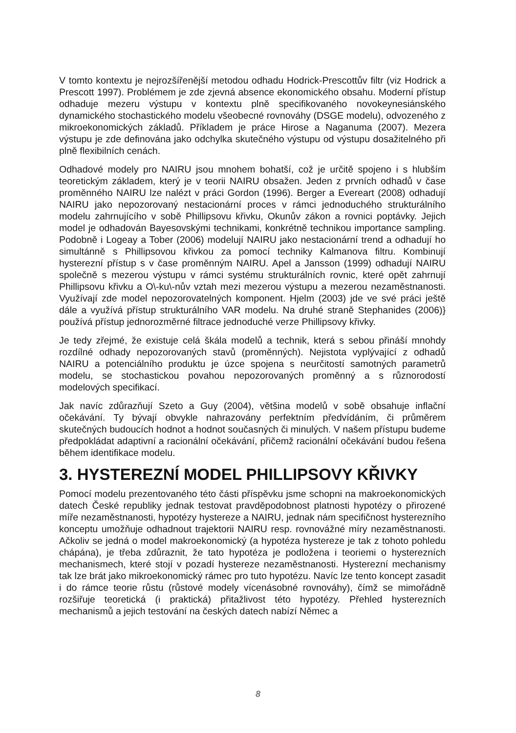V tomto kontextu je nejrozšířenější metodou odhadu Hodrick-Prescottův filtr (viz Hodrick a Prescott 1997). Problémem je zde zjevná absence ekonomického obsahu. Moderní přístup odhaduje mezeru výstupu v kontextu plně specifikovaného novokeynesiánského dynamického stochastického modelu všeobecné rovnováhy (DSGE modelu), odvozeného z mikroekonomických základů. Příkladem je práce Hirose a Naganuma (2007). Mezera výstupu je zde definována jako odchylka skutečného výstupu od výstupu dosažitelného při plně flexibilních cenách.
Odhadové modely pro NAIRU jsou mnohem bohatší, což je určitě spojeno i s hlubším teoretickým základem, který je v teorii NAIRU obsažen. Jeden z prvních odhadů v čase proměnného NAIRU lze nalézt v práci Gordon (1996). Berger a Evereart (2008) odhadují NAIRU jako nepozorovaný nestacionární proces v rámci jednoduchého strukturálního modelu zahrnujícího v sobě Phillipsovu křivku, Okunův zákon a rovnici poptávky. Jejich model je odhadován Bayesovskými technikami, konkrétně technikou importance sampling. Podobně i Logeay a Tober (2006) modelují NAIRU jako nestacionární trend a odhadují ho simultánně s Phillipsovou křivkou za pomocí techniky Kalmanova filtru. Kombinují hysterezní přístup s v čase proměnným NAIRU. Apel a Jansson (1999) odhadují NAIRU společně s mezerou výstupu v rámci systému strukturálních rovnic, které opět zahrnují Phillipsovu křivku a O\-ku\-nův vztah mezi mezerou výstupu a mezerou nezaměstnanosti. Využívají zde model nepozorovatelných komponent. Hjelm (2003) jde ve své práci ještě dále a využívá přístup strukturálního VAR modelu. Na druhé straně Stephanides (2006)} používá přístup jednorozměrné filtrace jednoduché verze Phillipsovy křivky.
Je tedy zřejmé, že existuje celá škála modelů a technik, která s sebou přináší mnohdy rozdílné odhady nepozorovaných stavů (proměnných). Nejistota vyplývající z odhadů NAIRU a potenciálního produktu je úzce spojena s neurčitostí samotných parametrů modelu, se stochastickou povahou nepozorovaných proměnný a s různorodostí modelových specifikací.
Jak navíc zdůrazňují Szeto a Guy (2004), většina modelů v sobě obsahuje inflační očekávání. Ty bývají obvykle nahrazovány perfektním předvídáním, či průměrem skutečných budoucích hodnot a hodnot současných či minulých. V našem přístupu budeme předpokládat adaptivní a racionální očekávání, přičemž racionální očekávání budou řešena během identifikace modelu.
3. HYSTEREZNÍ MODEL PHILLIPSOVY KŘIVKY
Pomocí modelu prezentovaného této části příspěvku jsme schopni na makroekonomických datech České republiky jednak testovat pravděpodobnost platnosti hypotézy o přirozené míře nezaměstnanosti, hypotézy hystereze a NAIRU, jednak nám specifičnost hysterezního konceptu umožňuje odhadnout trajektorii NAIRU resp. rovnovážné míry nezaměstnanosti. Ačkoliv se jedná o model makroekonomický (a hypotéza hystereze je tak z tohoto pohledu chápána), je třeba zdůraznit, že tato hypotéza je podložena i teoriemi o hysterezních mechanismech, které stojí v pozadí hystereze nezaměstnanosti. Hysterezní mechanismy tak lze brát jako mikroekonomický rámec pro tuto hypotézu. Navíc lze tento koncept zasadit i do rámce teorie růstu (růstové modely vícenásobné rovnováhy), čímž se mimořádně rozšiřuje teoretická (i praktická) přitažlivost této hypotézy. Přehled hysterezních mechanismů a jejich testování na českých datech nabízí Němec a
8